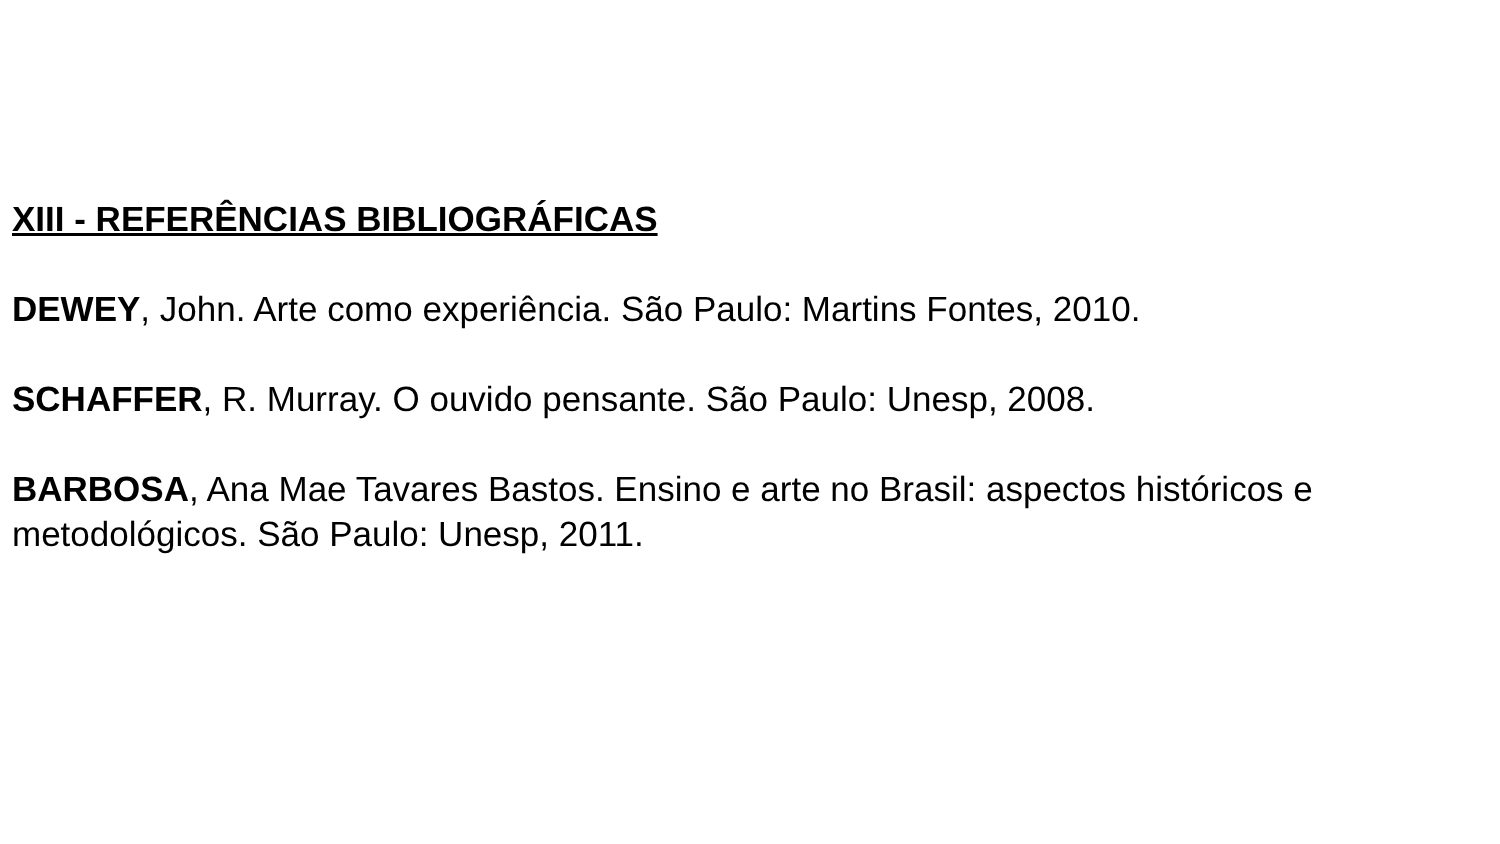XIII - REFERÊNCIAS BIBLIOGRÁFICAS
DEWEY, John. Arte como experiência. São Paulo: Martins Fontes, 2010.
SCHAFFER, R. Murray. O ouvido pensante. São Paulo: Unesp, 2008.
BARBOSA, Ana Mae Tavares Bastos. Ensino e arte no Brasil: aspectos históricos e metodológicos. São Paulo: Unesp, 2011.